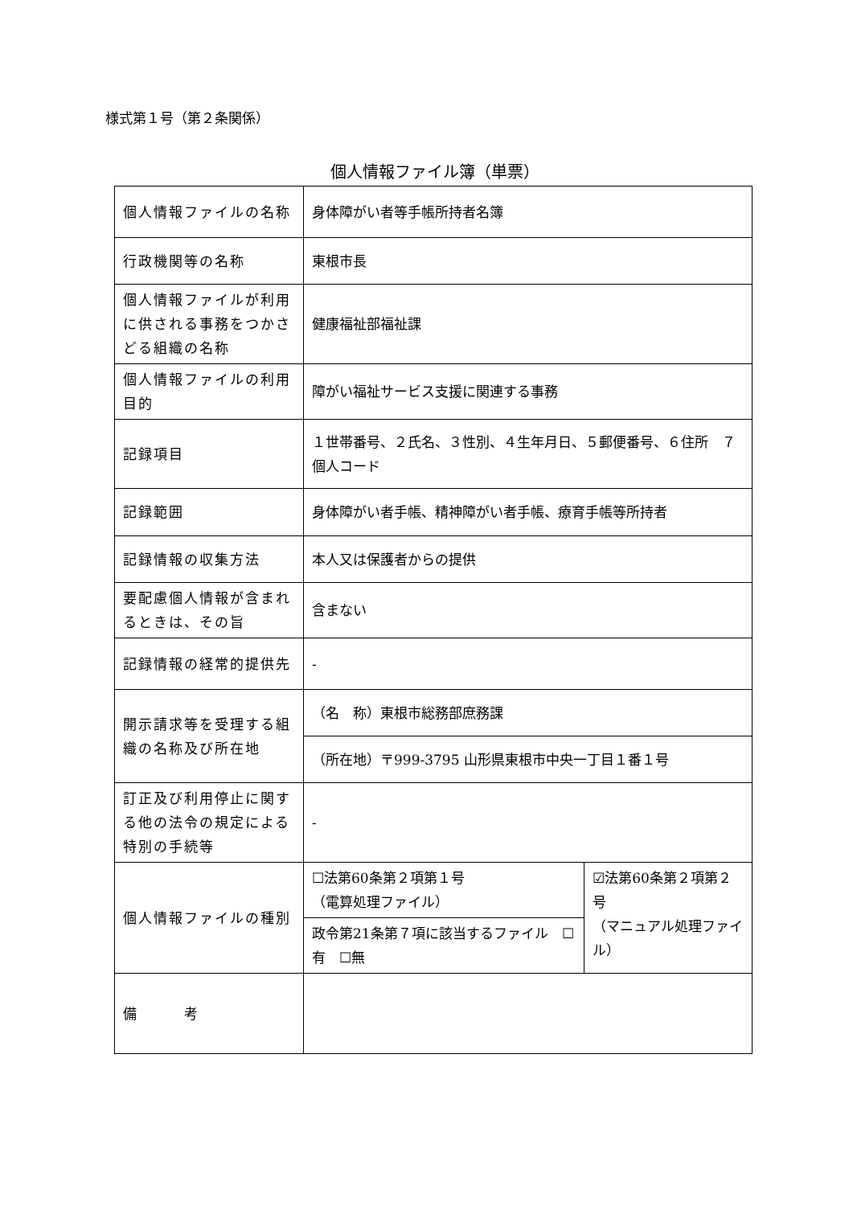様式第１号（第２条関係）
個人情報ファイル簿（単票）
| 個人情報ファイルの名称 | 身体障がい者等手帳所持者名簿 | |
| 行政機関等の名称 | 東根市長 | |
| 個人情報ファイルが利用に供される事務をつかさどる組織の名称 | 健康福祉部福祉課 | |
| 個人情報ファイルの利用目的 | 障がい福祉サービス支援に関連する事務 | |
| 記録項目 | １世帯番号、２氏名、３性別、４生年月日、５郵便番号、６住所 ７個人コード | |
| 記録範囲 | 身体障がい者手帳、精神障がい者手帳、療育手帳等所持者 | |
| 記録情報の収集方法 | 本人又は保護者からの提供 | |
| 要配慮個人情報が含まれるときは、その旨 | 含まない | |
| 記録情報の経常的提供先 | - | |
| 開示請求等を受理する組織の名称及び所在地 | （名 称）東根市総務部庶務課 | |
| | （所在地）〒999-3795 山形県東根市中央一丁目１番１号 | |
| 訂正及び利用停止に関する他の法令の規定による特別の手続等 | - | |
| 個人情報ファイルの種別 | ☐法第60条第２項第１号 （電算処理ファイル） | ☑法第60条第２項第２号 （マニュアル処理ファイル） |
| | 政令第21条第７項に該当するファイル ☐有 ☐無 | |
| 備 考 | | |